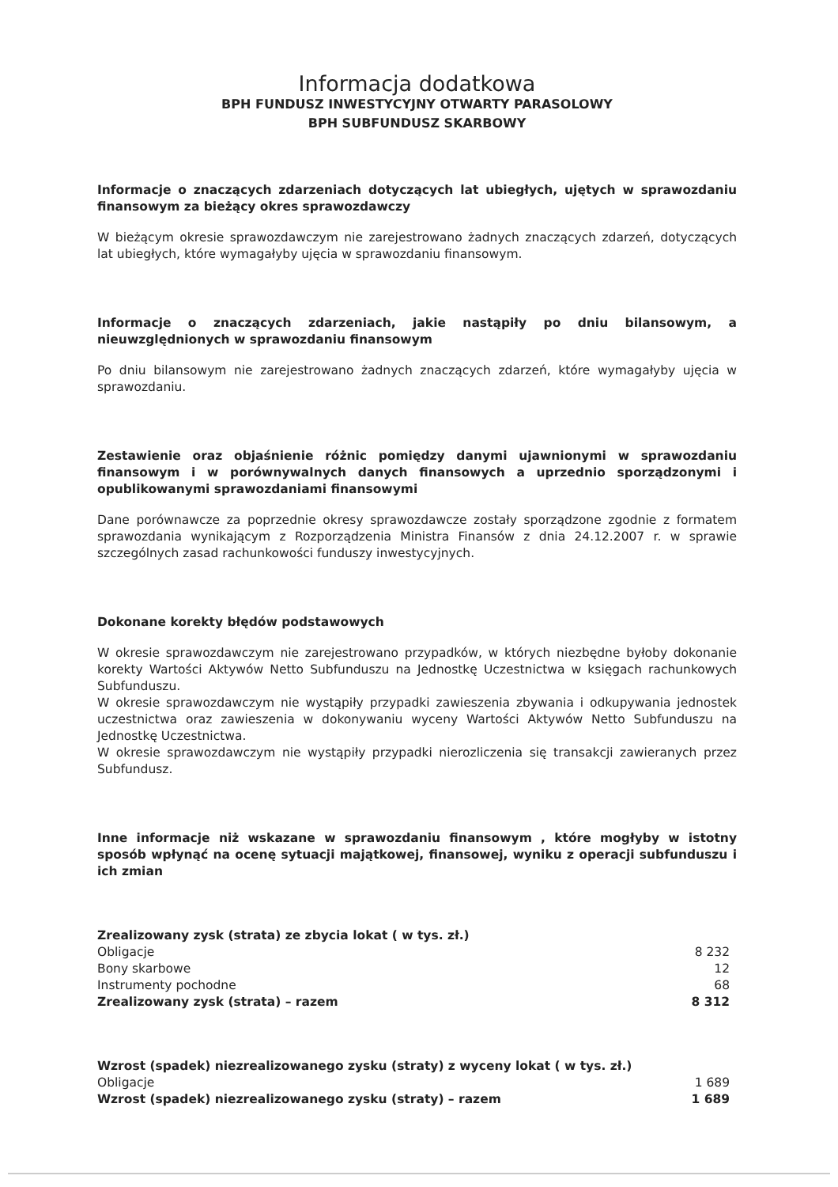Informacja dodatkowa
BPH FUNDUSZ INWESTYCYJNY OTWARTY PARASOLOWY
BPH SUBFUNDUSZ SKARBOWY
Informacje o znaczących zdarzeniach dotyczących lat ubiegłych, ujętych w sprawozdaniu finansowym za bieżący okres sprawozdawczy
W bieżącym okresie sprawozdawczym nie zarejestrowano żadnych znaczących zdarzeń, dotyczących lat ubiegłych, które wymagałyby ujęcia w sprawozdaniu finansowym.
Informacje o znaczących zdarzeniach, jakie nastąpiły po dniu bilansowym, a nieuwzględnionych w sprawozdaniu finansowym
Po dniu bilansowym nie zarejestrowano żadnych znaczących zdarzeń, które wymagałyby ujęcia w sprawozdaniu.
Zestawienie oraz objaśnienie różnic pomiędzy danymi ujawnionymi w sprawozdaniu finansowym i w porównywalnych danych finansowych a uprzednio sporządzonymi i opublikowanymi sprawozdaniami finansowymi
Dane porównawcze za poprzednie okresy sprawozdawcze zostały sporządzone zgodnie z formatem sprawozdania wynikającym z Rozporządzenia Ministra Finansów z dnia 24.12.2007 r. w sprawie szczególnych zasad rachunkowości funduszy inwestycyjnych.
Dokonane korekty błędów podstawowych
W okresie sprawozdawczym nie zarejestrowano przypadków, w których niezbędne byłoby dokonanie korekty Wartości Aktywów Netto Subfunduszu na Jednostkę Uczestnictwa w księgach rachunkowych Subfunduszu.
W okresie sprawozdawczym nie wystąpiły przypadki zawieszenia zbywania i odkupywania jednostek uczestnictwa oraz zawieszenia w dokonywaniu wyceny Wartości Aktywów Netto Subfunduszu na Jednostkę Uczestnictwa.
W okresie sprawozdawczym nie wystąpiły przypadki nierozliczenia się transakcji zawieranych przez Subfundusz.
Inne informacje niż wskazane w sprawozdaniu finansowym , które mogłyby w istotny sposób wpłynąć na ocenę sytuacji majątkowej, finansowej, wyniku z operacji subfunduszu i ich zmian
| Zrealizowany zysk (strata) ze zbycia lokat ( w tys. zł.) | |
| Obligacje | 8 232 |
| Bony skarbowe | 12 |
| Instrumenty pochodne | 68 |
| Zrealizowany zysk (strata) – razem | 8 312 |
| Wzrost (spadek) niezrealizowanego zysku (straty) z wyceny lokat ( w tys. zł.) | |
| Obligacje | 1 689 |
| Wzrost (spadek) niezrealizowanego zysku (straty) – razem | 1 689 |